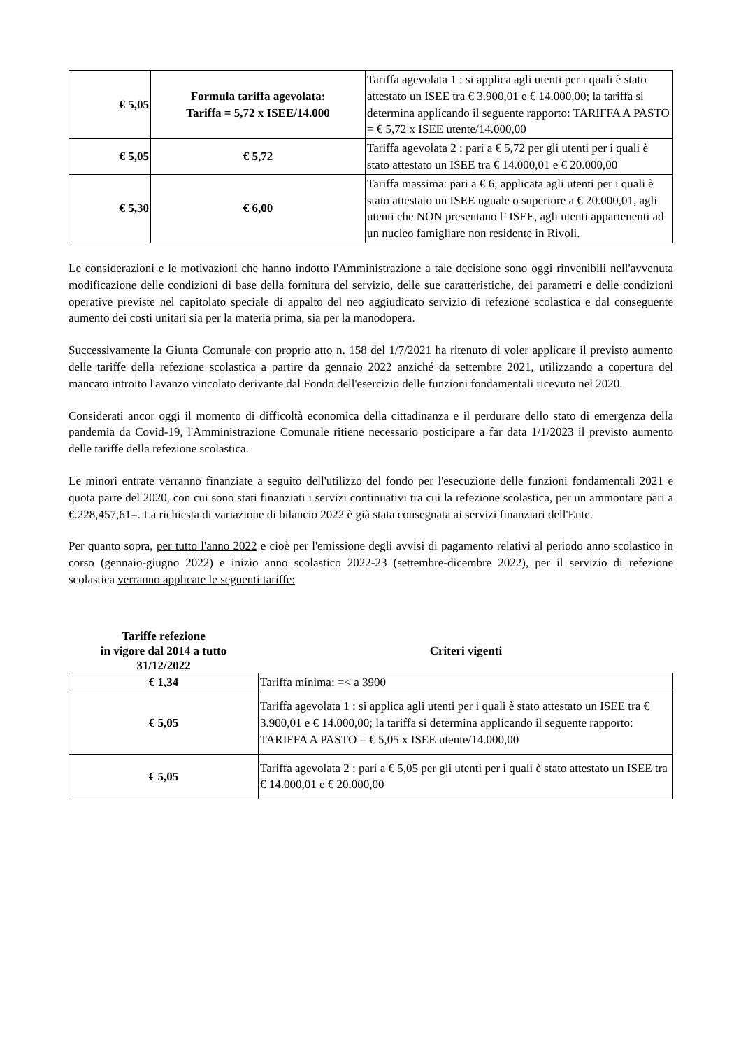| € 5,05 | Formula tariffa agevolata: Tariffa = 5,72 x ISEE/14.000 | Tariffa agevolata 1 : si applica agli utenti per i quali è stato attestato un ISEE tra € 3.900,01 e € 14.000,00; la tariffa si determina applicando il seguente rapporto: TARIFFA A PASTO = € 5,72 x ISEE utente/14.000,00 |
| € 5,05 | € 5,72 | Tariffa agevolata 2 : pari a € 5,72 per gli utenti per i quali è stato attestato un ISEE tra € 14.000,01 e € 20.000,00 |
| € 5,30 | € 6,00 | Tariffa massima: pari a € 6, applicata agli utenti per i quali è stato attestato un ISEE uguale o superiore a € 20.000,01, agli utenti che NON presentano l’ ISEE, agli utenti appartenenti ad un nucleo famigliare non residente in Rivoli. |
Le considerazioni e le motivazioni che hanno indotto l'Amministrazione a tale decisione sono oggi rinvenibili nell'avvenuta modificazione delle condizioni di base della fornitura del servizio, delle sue caratteristiche, dei parametri e delle condizioni operative previste nel capitolato speciale di appalto del neo aggiudicato servizio di refezione scolastica e dal conseguente aumento dei costi unitari sia per la materia prima, sia per la manodopera.
Successivamente la Giunta Comunale con proprio atto n. 158 del 1/7/2021 ha ritenuto di voler applicare il previsto aumento delle tariffe della refezione scolastica a partire da gennaio 2022 anziché da settembre 2021, utilizzando a copertura del mancato introito l'avanzo vincolato derivante dal Fondo dell'esercizio delle funzioni fondamentali ricevuto nel 2020.
Considerati ancor oggi il momento di difficoltà economica della cittadinanza e il perdurare dello stato di emergenza della pandemia da Covid-19, l'Amministrazione Comunale ritiene necessario posticipare a far data 1/1/2023 il previsto aumento delle tariffe della refezione scolastica.
Le minori entrate verranno finanziate a seguito dell'utilizzo del fondo per l'esecuzione delle funzioni fondamentali 2021 e quota parte del 2020, con cui sono stati finanziati i servizi continuativi tra cui la refezione scolastica, per un ammontare pari a €.228,457,61=. La richiesta di variazione di bilancio 2022 è già stata consegnata ai servizi finanziari dell'Ente.
Per quanto sopra, per tutto l'anno 2022 e cioè per l'emissione degli avvisi di pagamento relativi al periodo anno scolastico in corso (gennaio-giugno 2022) e inizio anno scolastico 2022-23 (settembre-dicembre 2022), per il servizio di refezione scolastica verranno applicate le seguenti tariffe:
Tariffe refezione
in vigore dal 2014 a tutto
31/12/2022
Criteri vigenti
| € 1,34 | Tariffa minima: =< a 3900 |
| € 5,05 | Tariffa agevolata 1 : si applica agli utenti per i quali è stato attestato un ISEE tra € 3.900,01 e € 14.000,00; la tariffa si determina applicando il seguente rapporto: TARIFFA A PASTO = € 5,05 x ISEE utente/14.000,00 |
| € 5,05 | Tariffa agevolata 2 : pari a € 5,05 per gli utenti per i quali è stato attestato un ISEE tra € 14.000,01 e € 20.000,00 |